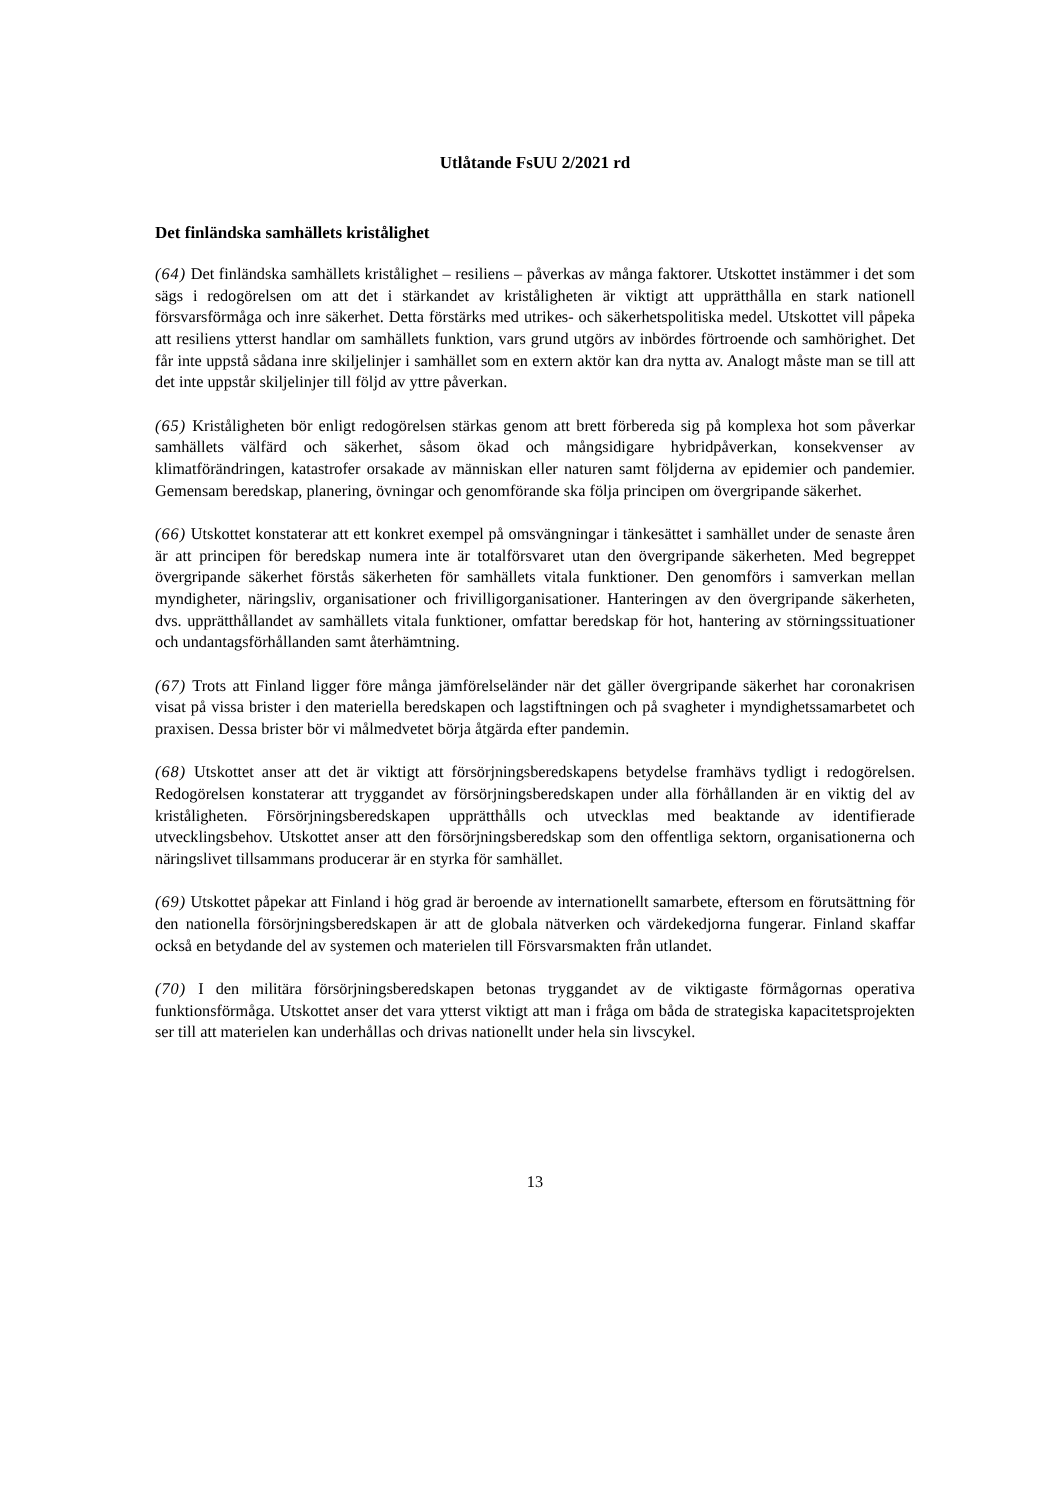Utlåtande FsUU 2/2021 rd
Det finländska samhällets kristålighet
(64) Det finländska samhällets kristålighet – resiliens – påverkas av många faktorer. Utskottet instämmer i det som sägs i redogörelsen om att det i stärkandet av kriståligheten är viktigt att upprätthålla en stark nationell försvarsförmåga och inre säkerhet. Detta förstärks med utrikes- och säkerhetspolitiska medel. Utskottet vill påpeka att resiliens ytterst handlar om samhällets funktion, vars grund utgörs av inbördes förtroende och samhörighet. Det får inte uppstå sådana inre skiljelinjer i samhället som en extern aktör kan dra nytta av. Analogt måste man se till att det inte uppstår skiljelinjer till följd av yttre påverkan.
(65) Kriståligheten bör enligt redogörelsen stärkas genom att brett förbereda sig på komplexa hot som påverkar samhällets välfärd och säkerhet, såsom ökad och mångsidigare hybridpåverkan, konsekvenser av klimatförändringen, katastrofer orsakade av människan eller naturen samt följderna av epidemier och pandemier. Gemensam beredskap, planering, övningar och genomförande ska följa principen om övergripande säkerhet.
(66) Utskottet konstaterar att ett konkret exempel på omsvängningar i tänkesättet i samhället under de senaste åren är att principen för beredskap numera inte är totalförsvaret utan den övergripande säkerheten. Med begreppet övergripande säkerhet förstås säkerheten för samhällets vitala funktioner. Den genomförs i samverkan mellan myndigheter, näringsliv, organisationer och frivilligorganisationer. Hanteringen av den övergripande säkerheten, dvs. upprätthållandet av samhällets vitala funktioner, omfattar beredskap för hot, hantering av störningssituationer och undantagsförhållanden samt återhämtning.
(67) Trots att Finland ligger före många jämförelseländer när det gäller övergripande säkerhet har coronakrisen visat på vissa brister i den materiella beredskapen och lagstiftningen och på svagheter i myndighetssamarbetet och praxisen. Dessa brister bör vi målmedvetet börja åtgärda efter pandemin.
(68) Utskottet anser att det är viktigt att försörjningsberedskapens betydelse framhävs tydligt i redogörelsen. Redogörelsen konstaterar att tryggandet av försörjningsberedskapen under alla förhållanden är en viktig del av kriståligheten. Försörjningsberedskapen upprätthålls och utvecklas med beaktande av identifierade utvecklingsbehov. Utskottet anser att den försörjningsberedskap som den offentliga sektorn, organisationerna och näringslivet tillsammans producerar är en styrka för samhället.
(69) Utskottet påpekar att Finland i hög grad är beroende av internationellt samarbete, eftersom en förutsättning för den nationella försörjningsberedskapen är att de globala nätverken och värdekedjorna fungerar. Finland skaffar också en betydande del av systemen och materielen till Försvarsmakten från utlandet.
(70) I den militära försörjningsberedskapen betonas tryggandet av de viktigaste förmågornas operativa funktionsförmåga. Utskottet anser det vara ytterst viktigt att man i fråga om båda de strategiska kapacitetsprojekten ser till att materielen kan underhållas och drivas nationellt under hela sin livscykel.
13